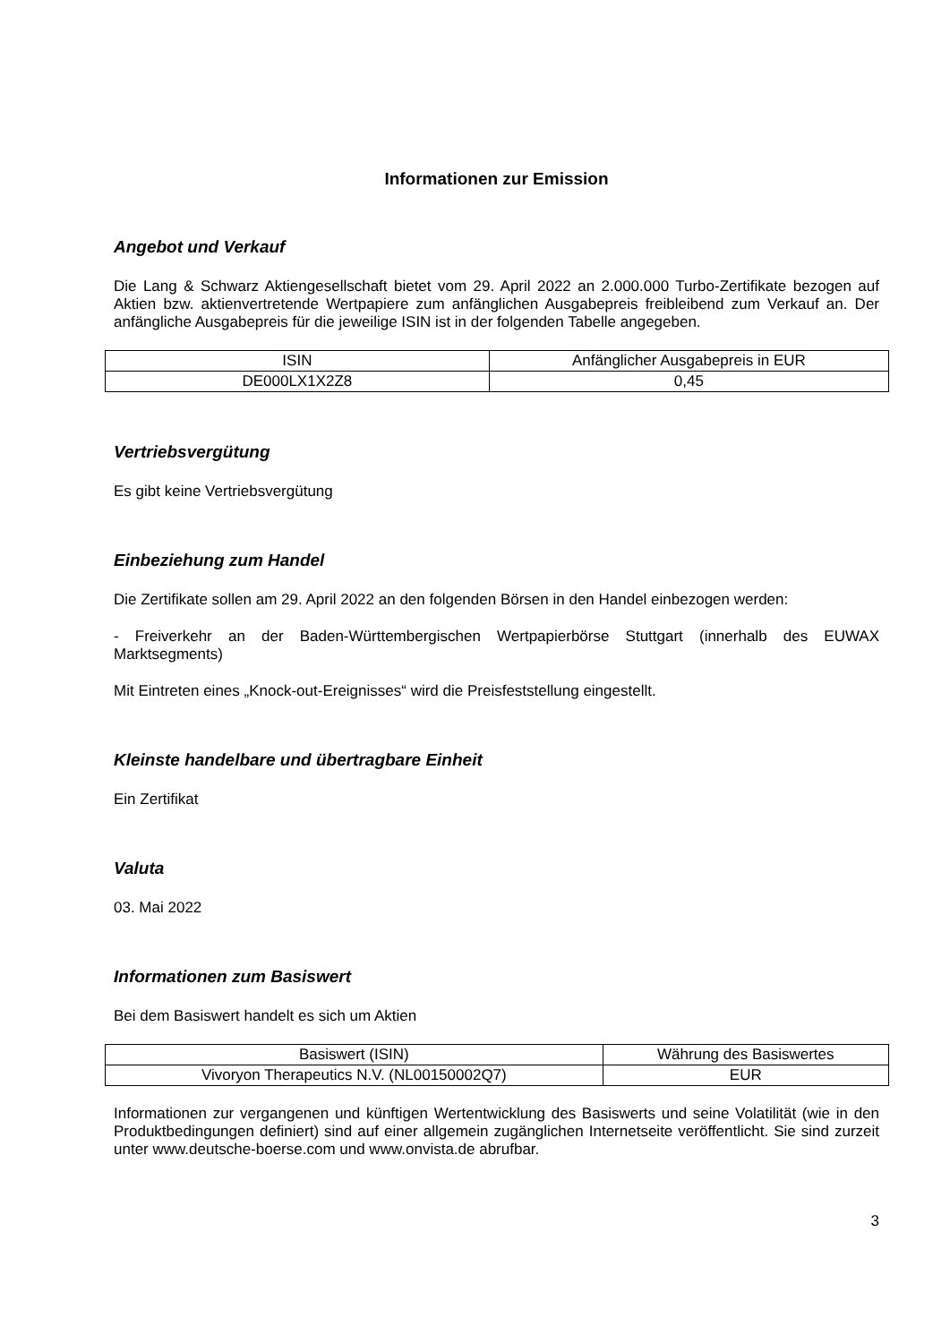Informationen zur Emission
Angebot und Verkauf
Die Lang & Schwarz Aktiengesellschaft bietet vom 29. April 2022 an 2.000.000 Turbo-Zertifikate bezogen auf Aktien bzw. aktienvertretende Wertpapiere zum anfänglichen Ausgabepreis freibleibend zum Verkauf an. Der anfängliche Ausgabepreis für die jeweilige ISIN ist in der folgenden Tabelle angegeben.
| ISIN | Anfänglicher Ausgabepreis in EUR |
| --- | --- |
| DE000LX1X2Z8 | 0,45 |
Vertriebsvergütung
Es gibt keine Vertriebsvergütung
Einbeziehung zum Handel
Die Zertifikate sollen am 29. April 2022 an den folgenden Börsen in den Handel einbezogen werden:
- Freiverkehr an der Baden-Württembergischen Wertpapierbörse Stuttgart (innerhalb des EUWAX Marktsegments)
Mit Eintreten eines „Knock-out-Ereignisses“ wird die Preisfeststellung eingestellt.
Kleinste handelbare und übertragbare Einheit
Ein Zertifikat
Valuta
03. Mai 2022
Informationen zum Basiswert
Bei dem Basiswert handelt es sich um Aktien
| Basiswert (ISIN) | Währung des Basiswertes |
| --- | --- |
| Vivoryon Therapeutics N.V. (NL00150002Q7) | EUR |
Informationen zur vergangenen und künftigen Wertentwicklung des Basiswerts und seine Volatilität (wie in den Produktbedingungen definiert) sind auf einer allgemein zugänglichen Internetseite veröffentlicht. Sie sind zurzeit unter www.deutsche-boerse.com und www.onvista.de abrufbar.
3